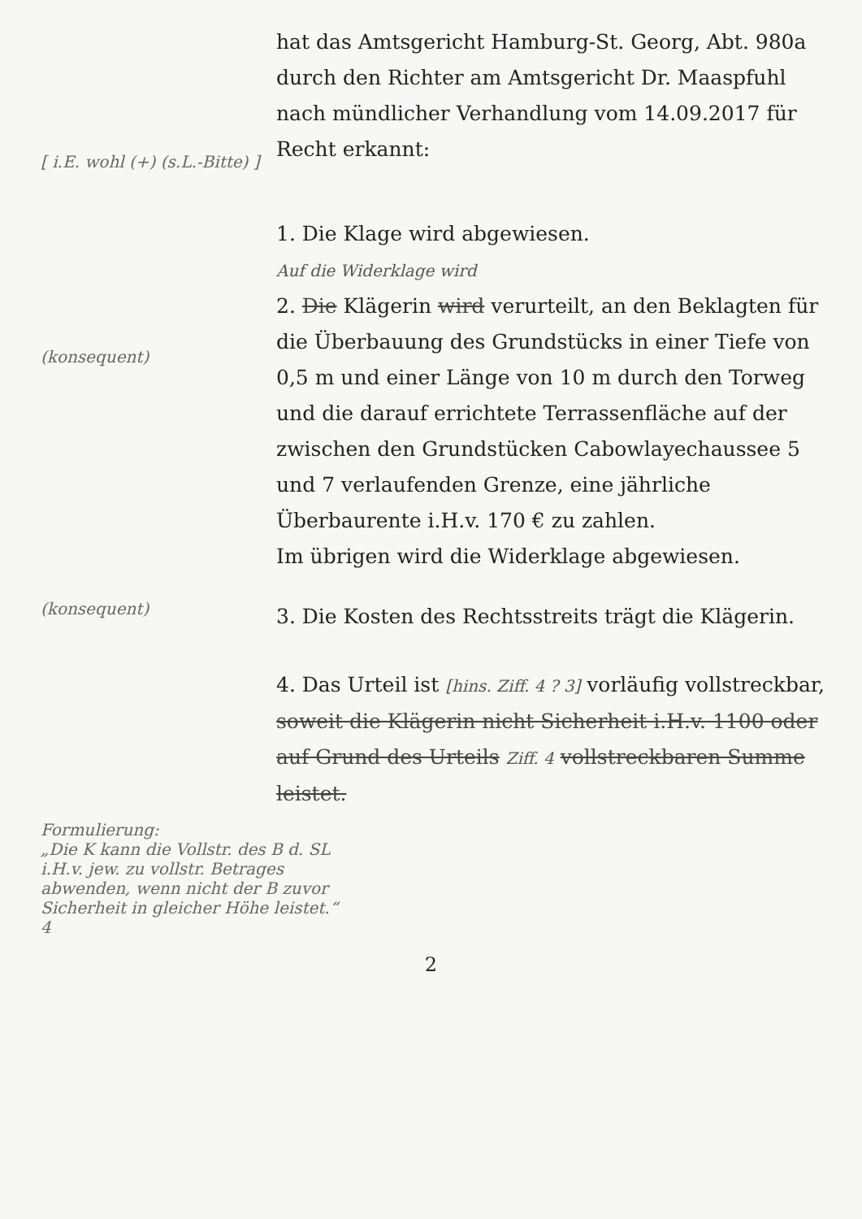hat das Amtsgericht Hamburg-St. Georg, Abt. 980a durch den Richter am Amtsgericht Dr. Maaspfuhl nach mündlicher Verhandlung vom 14.09.2017 für Recht erkannt:
1. Die Klage wird abgewiesen.
Auf die Widerklage wird
2. Die Klägerin wird verurteilt, an den Beklagten für die Überbauung des Grundstücks in einer Tiefe von 0,5 m und einer Länge von 10 m durch den Torweg und die darauf errichtete Terrassenfläche auf der zwischen den Grundstücken Cabowlayechaussee 5 und 7 verlaufenden Grenze, eine jährliche Überbaurente i.H.v. 170 € zu zahlen.
Im übrigen wird die Widerklage abgewiesen.
[ i.E. wohl (+) (s.L.-Bitte) ]
(konsequent)
(konsequent)
3. Die Kosten des Rechtsstreits trägt die Klägerin.
4. Das Urteil ist [hins. Ziff. 4 ? 3] vorläufig vollstreckbar, soweit die Klägerin nicht Sicherheit i.H.v. 1100 oder auf Grund des Urteils Ziff. 4 vollstreckbaren Summe leistet.
Formulierung:
„Die K kann die Vollstr. des B d. SL i.H.v. jew. zu vollstr. Betrages abwenden, wenn nicht der B zuvor Sicherheit in gleicher Höhe leistet.“ 4
2